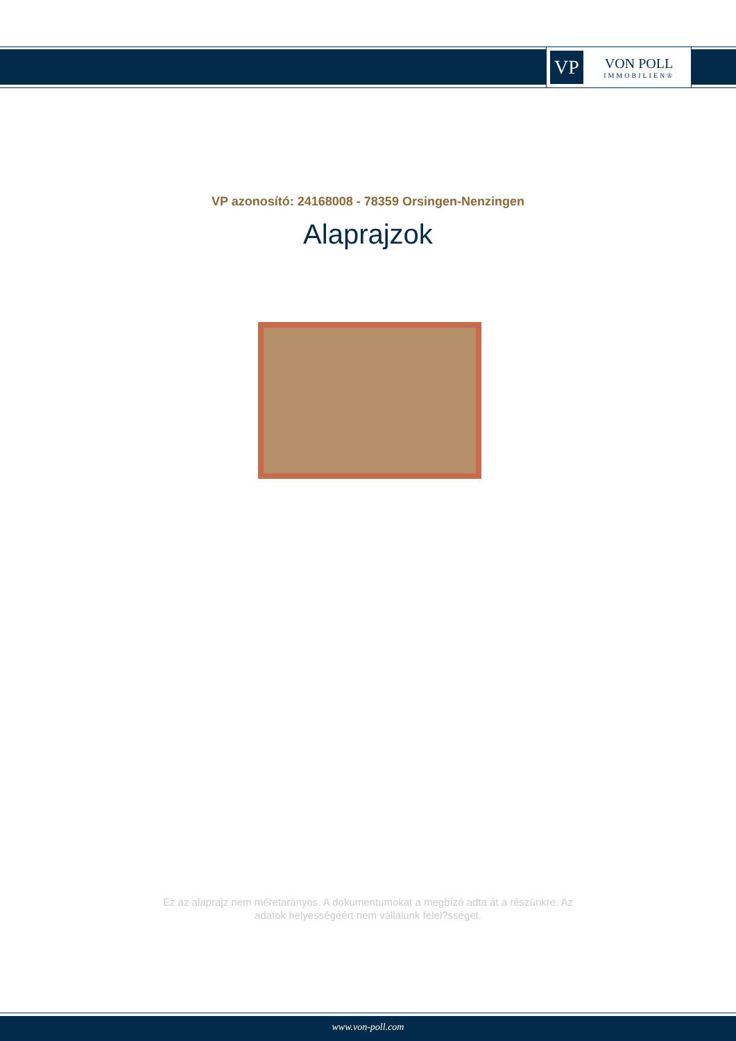VP
VON POLL
IMMOBILIEN®
VP azonosító: 24168008 - 78359 Orsingen-Nenzingen
Alaprajzok
Ez az alaprajz nem méretarányos. A dokumentumokat a megbízó adta át a részünkre. Az
adatok helyességéért nem vállalunk felel?sséget.
www.von-poll.com